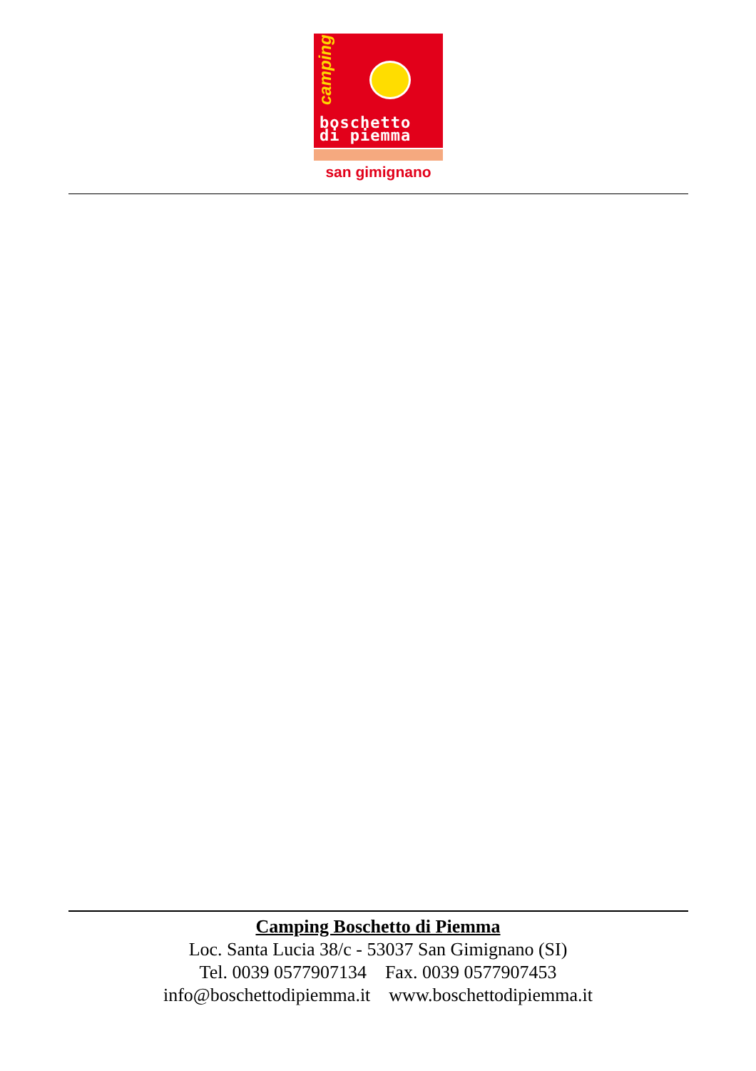camping
boschetto
di piemma
san gimignano
Camping Boschetto di Piemma
Loc. Santa Lucia 38/c - 53037 San Gimignano (SI)
Tel. 0039 0577907134 Fax. 0039 0577907453
info@boschettodipiemma.it www.boschettodipiemma.it